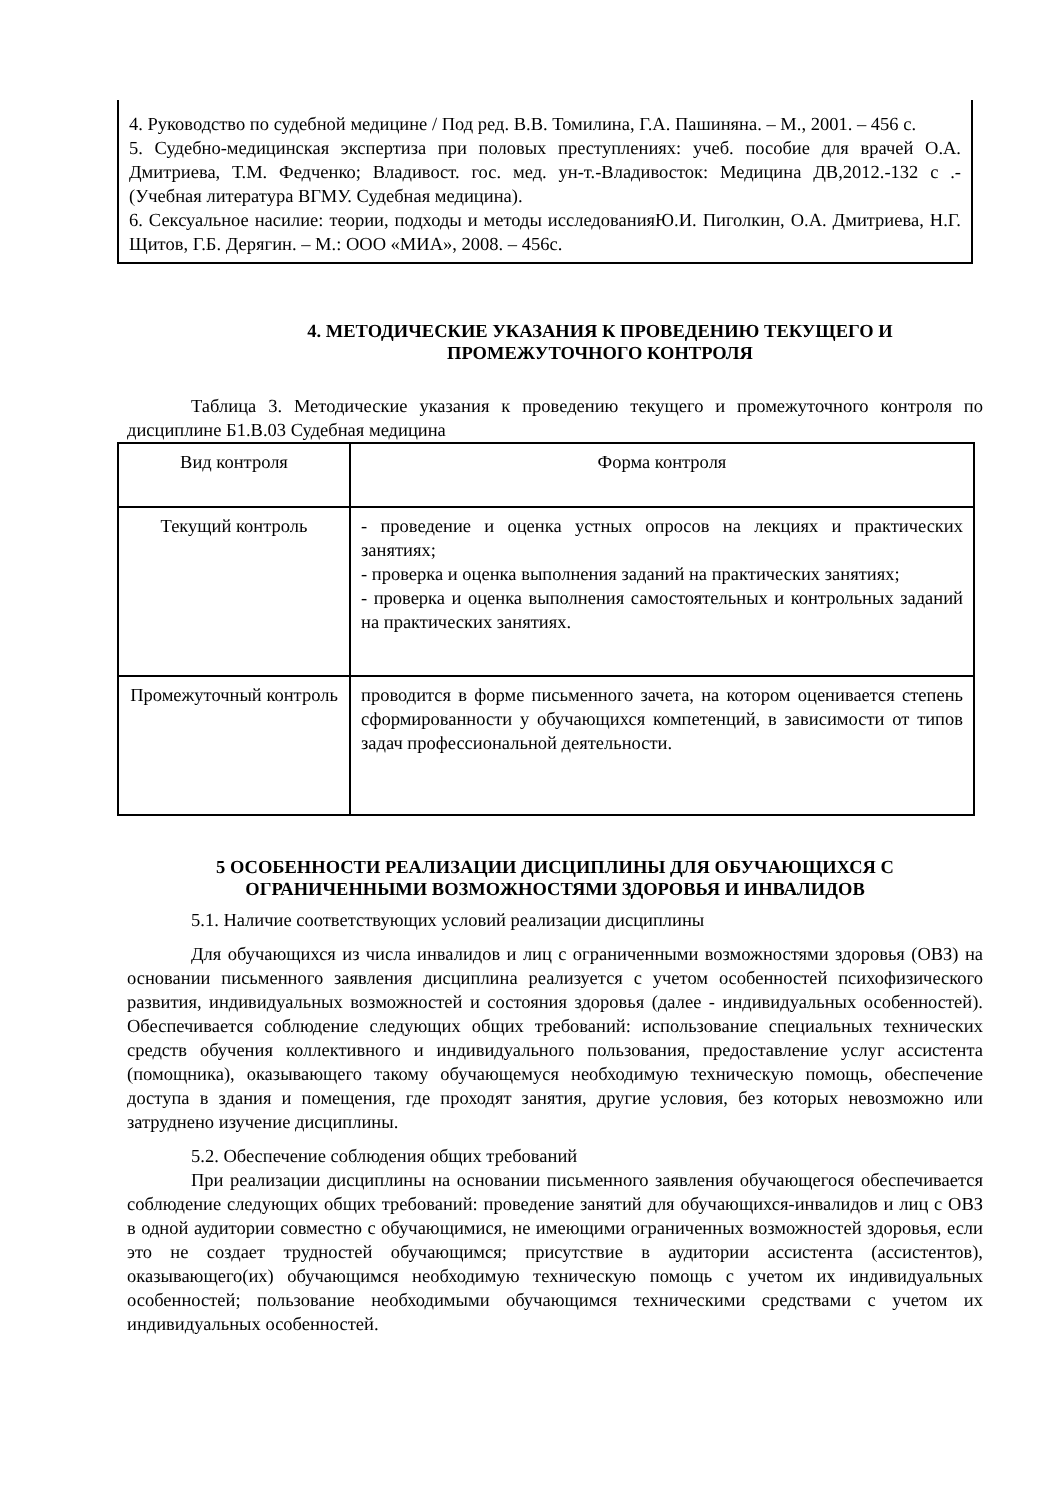4. Руководство по судебной медицине / Под ред. В.В. Томилина, Г.А. Пашиняна. – М., 2001. – 456 с.
5. Судебно-медицинская экспертиза при половых преступлениях: учеб. пособие для врачей О.А. Дмитриева, Т.М. Федченко; Владивост. гос. мед. ун-т.-Владивосток: Медицина ДВ,2012.-132 с .-(Учебная литература ВГМУ. Судебная медицина).
6. Сексуальное насилие: теории, подходы и методы исследованияЮ.И. Пиголкин, О.А. Дмитриева, Н.Г. Щитов, Г.Б. Дерягин. – М.: ООО «МИА», 2008. – 456с.
4. МЕТОДИЧЕСКИЕ УКАЗАНИЯ К ПРОВЕДЕНИЮ ТЕКУЩЕГО И ПРОМЕЖУТОЧНОГО КОНТРОЛЯ
Таблица 3. Методические указания к проведению текущего и промежуточного контроля по дисциплине Б1.В.03 Судебная медицина
| Вид контроля | Форма контроля |
| Текущий контроль | - проведение и оценка устных опросов на лекциях и практических занятиях; - проверка и оценка выполнения заданий на практических занятиях; - проверка и оценка выполнения самостоятельных и контрольных заданий на практических занятиях. |
| Промежуточный контроль | проводится в форме письменного зачета, на котором оценивается степень сформированности у обучающихся компетенций, в зависимости от типов задач профессиональной деятельности. |
5 ОСОБЕННОСТИ РЕАЛИЗАЦИИ ДИСЦИПЛИНЫ ДЛЯ ОБУЧАЮЩИХСЯ С ОГРАНИЧЕННЫМИ ВОЗМОЖНОСТЯМИ ЗДОРОВЬЯ И ИНВАЛИДОВ
5.1. Наличие соответствующих условий реализации дисциплины
Для обучающихся из числа инвалидов и лиц с ограниченными возможностями здоровья (ОВЗ) на основании письменного заявления дисциплина реализуется с учетом особенностей психофизического развития, индивидуальных возможностей и состояния здоровья (далее - индивидуальных особенностей). Обеспечивается соблюдение следующих общих требований: использование специальных технических средств обучения коллективного и индивидуального пользования, предоставление услуг ассистента (помощника), оказывающего такому обучающемуся необходимую техническую помощь, обеспечение доступа в здания и помещения, где проходят занятия, другие условия, без которых невозможно или затруднено изучение дисциплины.
5.2. Обеспечение соблюдения общих требований
При реализации дисциплины на основании письменного заявления обучающегося обеспечивается соблюдение следующих общих требований: проведение занятий для обучающихся-инвалидов и лиц с ОВЗ в одной аудитории совместно с обучающимися, не имеющими ограниченных возможностей здоровья, если это не создает трудностей обучающимся; присутствие в аудитории ассистента (ассистентов), оказывающего(их) обучающимся необходимую техническую помощь с учетом их индивидуальных особенностей; пользование необходимыми обучающимся техническими средствами с учетом их индивидуальных особенностей.